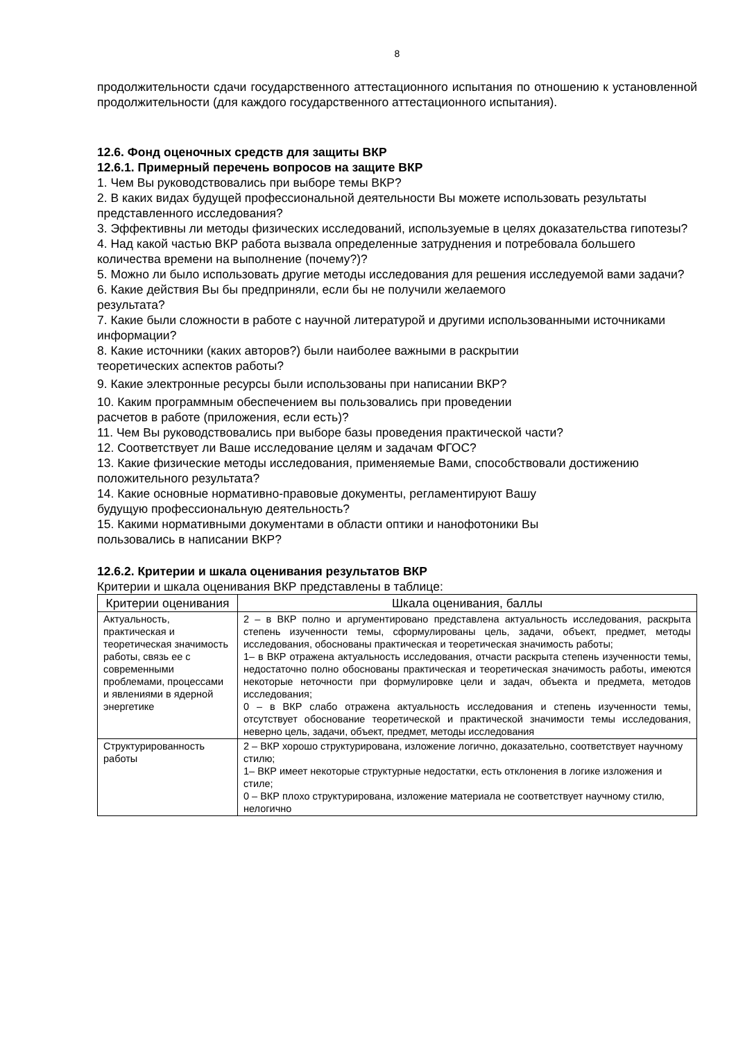8
продолжительности сдачи государственного аттестационного испытания по отношению к установленной продолжительности (для каждого государственного аттестационного испытания).
12.6. Фонд оценочных средств для защиты ВКР
12.6.1. Примерный перечень вопросов на защите ВКР
1. Чем Вы руководствовались при выборе темы ВКР?
2. В каких видах будущей профессиональной деятельности Вы можете использовать результаты представленного исследования?
3. Эффективны ли методы физических исследований, используемые в целях доказательства гипотезы?
4. Над какой частью ВКР работа вызвала определенные затруднения и потребовала большего количества времени на выполнение (почему?)?
5. Можно ли было использовать другие методы исследования для решения исследуемой вами задачи?
6. Какие действия Вы бы предприняли, если бы не получили желаемого
результата?
7. Какие были сложности в работе с научной литературой и другими использованными источниками информации?
8. Какие источники (каких авторов?) были наиболее важными в раскрытии
теоретических аспектов работы?
9. Какие электронные ресурсы были использованы при написании ВКР?
10. Каким программным обеспечением вы пользовались при проведении
расчетов в работе (приложения, если есть)?
11. Чем Вы руководствовались при выборе базы проведения практической части?
12. Соответствует ли Ваше исследование целям и задачам ФГОС?
13. Какие физические методы исследования, применяемые Вами, способствовали достижению положительного результата?
14. Какие основные нормативно-правовые документы, регламентируют Вашу
будущую профессиональную деятельность?
15. Какими нормативными документами в области оптики и нанофотоники Вы
пользовались в написании ВКР?
12.6.2. Критерии и шкала оценивания результатов ВКР
Критерии и шкала оценивания ВКР представлены в таблице:
| Критерии оценивания | Шкала оценивания, баллы |
| --- | --- |
| Актуальность, практическая и теоретическая значимость работы, связь ее с современными проблемами, процессами и явлениями в ядерной энергетике | 2 – в ВКР полно и аргументировано представлена актуальность исследования, раскрыта степень изученности темы, сформулированы цель, задачи, объект, предмет, методы исследования, обоснованы практическая и теоретическая значимость работы; 1– в ВКР отражена актуальность исследования, отчасти раскрыта степень изученности темы, недостаточно полно обоснованы практическая и теоретическая значимость работы, имеются некоторые неточности при формулировке цели и задач, объекта и предмета, методов исследования; 0 – в ВКР слабо отражена актуальность исследования и степень изученности темы, отсутствует обоснование теоретической и практической значимости темы исследования, неверно цель, задачи, объект, предмет, методы исследования |
| Структурированность работы | 2 – ВКР хорошо структурирована, изложение логично, доказательно, соответствует научному стилю; 1– ВКР имеет некоторые структурные недостатки, есть отклонения в логике изложения и стиле; 0 – ВКР плохо структурирована, изложение материала не соответствует научному стилю, нелогично |